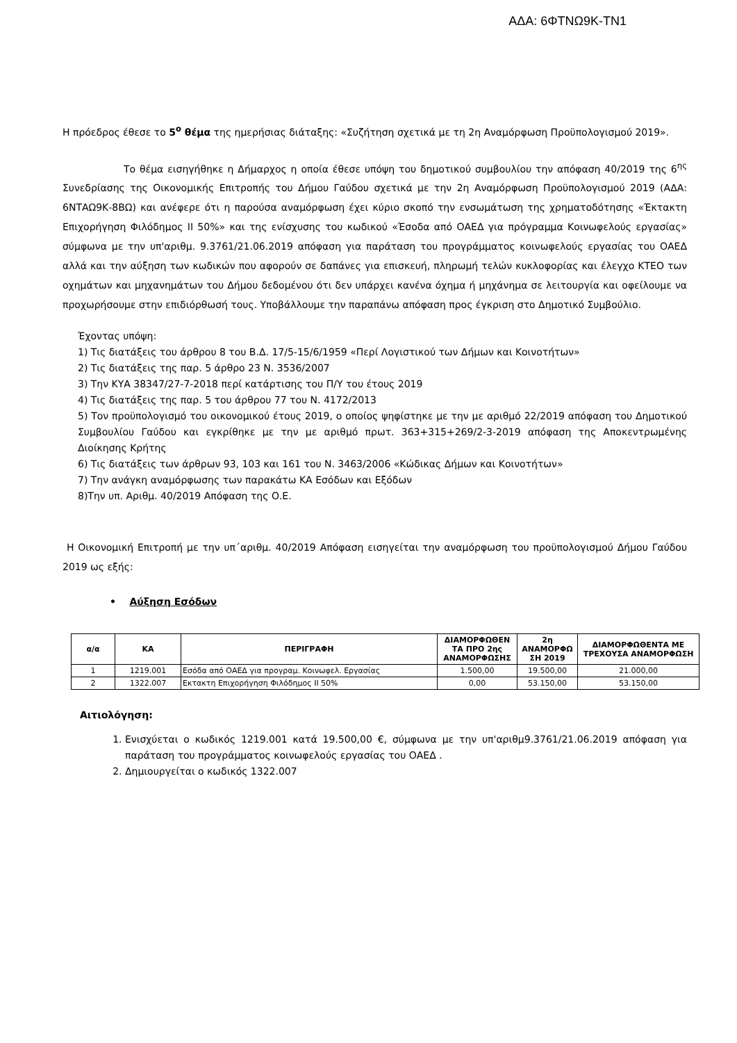ΑΔΑ: 6ΦΤΝΩ9Κ-ΤΝ1
Η πρόεδρος έθεσε το 5<sup>ο</sup> θέμα της ημερήσιας διάταξης: «Συζήτηση σχετικά με τη 2η Αναμόρφωση Προϋπολογισμού 2019».
Το θέμα εισηγήθηκε η Δήμαρχος η οποία έθεσε υπόψη του δημοτικού συμβουλίου την απόφαση 40/2019 της 6<sup>ης</sup> Συνεδρίασης της Οικονομικής Επιτροπής του Δήμου Γαύδου σχετικά με την 2η Αναμόρφωση Προϋπολογισμού 2019 (ΑΔΑ: 6ΝΤΑΩ9Κ-8ΒΩ) και ανέφερε ότι η παρούσα αναμόρφωση έχει κύριο σκοπό την ενσωμάτωση της χρηματοδότησης «Έκτακτη Επιχορήγηση Φιλόδημος ΙΙ 50%» και της ενίσχυσης του κωδικού «Έσοδα από ΟΑΕΔ για πρόγραμμα Κοινωφελούς εργασίας» σύμφωνα με την υπ'αριθμ. 9.3761/21.06.2019 απόφαση για παράταση του προγράμματος κοινωφελούς εργασίας του ΟΑΕΔ αλλά και την αύξηση των κωδικών που αφορούν σε δαπάνες για επισκευή, πληρωμή τελών κυκλοφορίας και έλεγχο ΚΤΕΟ των οχημάτων και μηχανημάτων του Δήμου δεδομένου ότι δεν υπάρχει κανένα όχημα ή μηχάνημα σε λειτουργία και οφείλουμε να προχωρήσουμε στην επιδιόρθωσή τους. Υποβάλλουμε την παραπάνω απόφαση προς έγκριση στο Δημοτικό Συμβούλιο.
Έχοντας υπόψη:
1) Τις διατάξεις του άρθρου 8 του Β.Δ. 17/5-15/6/1959 «Περί Λογιστικού των Δήμων και Κοινοτήτων»
2) Τις διατάξεις της παρ. 5 άρθρο 23 Ν. 3536/2007
3) Την ΚΥΑ 38347/27-7-2018 περί κατάρτισης του Π/Υ του έτους 2019
4) Τις διατάξεις της παρ. 5 του άρθρου 77 του Ν. 4172/2013
5) Τον προϋπολογισμό του οικονομικού έτους 2019, ο οποίος ψηφίστηκε με την με αριθμό 22/2019 απόφαση του Δημοτικού Συμβουλίου Γαύδου και εγκρίθηκε με την με αριθμό πρωτ. 363+315+269/2-3-2019 απόφαση της Αποκεντρωμένης Διοίκησης Κρήτης
6) Τις διατάξεις των άρθρων 93, 103 και 161 του Ν. 3463/2006 «Κώδικας Δήμων και Κοινοτήτων»
7) Την ανάγκη αναμόρφωσης των παρακάτω ΚΑ Εσόδων και Εξόδων
8)Την υπ. Αριθμ. 40/2019 Απόφαση της Ο.Ε.
Η Οικονομική Επιτροπή με την υπ΄αριθμ. 40/2019 Απόφαση εισηγείται την αναμόρφωση του προϋπολογισμού Δήμου Γαύδου 2019 ως εξής:
• Αύξηση Εσόδων
| α/α | ΚΑ | ΠΕΡΙΓΡΑΦΗ | ΔΙΑΜΟΡΦΩΘΕΝ ΤΑ ΠΡΟ 2ης ΑΝΑΜΟΡΦΩΣΗΣ | 2η ΑΝΑΜΟΡΦΩ ΣΗ 2019 | ΔΙΑΜΟΡΦΩΘΕΝΤΑ ΜΕ ΤΡΕΧΟΥΣΑ ΑΝΑΜΟΡΦΩΣΗ |
| --- | --- | --- | --- | --- | --- |
| 1 | 1219.001 | Εσόδα από ΟΑΕΔ για προγραμ. Κοινωφελ. Εργασίας | 1.500,00 | 19.500,00 | 21.000,00 |
| 2 | 1322.007 | Εκτακτη Επιχορήγηση Φιλόδημος ΙΙ 50% | 0,00 | 53.150,00 | 53.150,00 |
Αιτιολόγηση:
1. Ενισχύεται ο κωδικός 1219.001 κατά 19.500,00 €, σύμφωνα με την υπ'αριθμ9.3761/21.06.2019 απόφαση για παράταση του προγράμματος κοινωφελούς εργασίας του ΟΑΕΔ .
2. Δημιουργείται ο κωδικός 1322.007